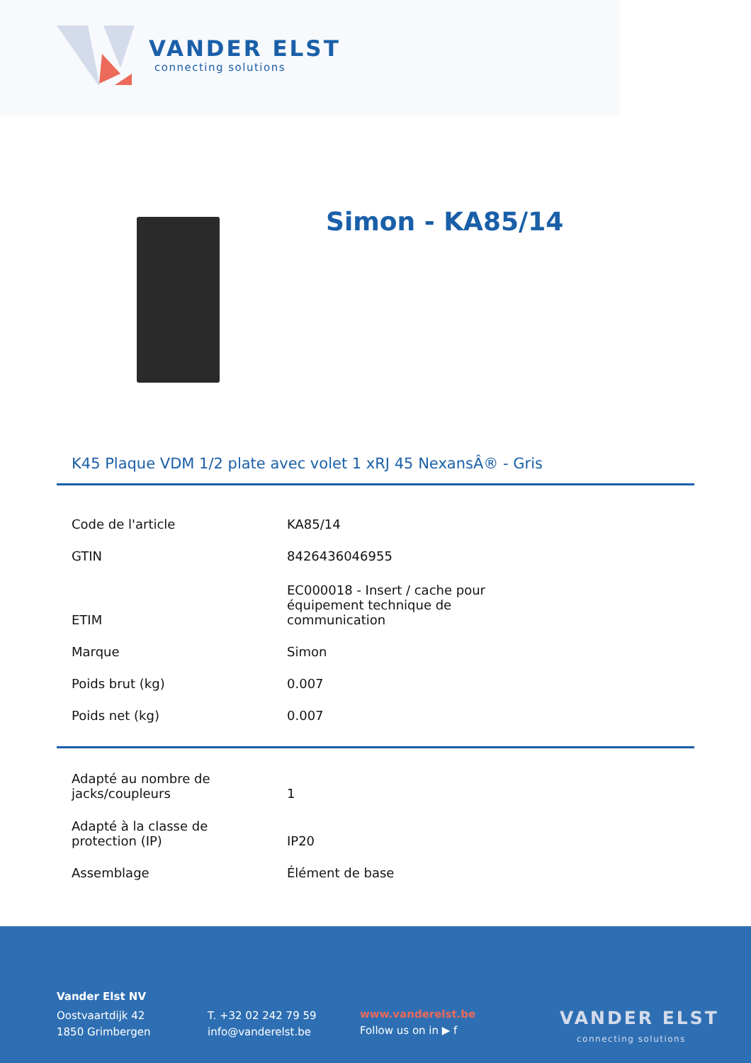VANDER ELST
connecting solutions
Simon - KA85/14
K45 Plaque VDM 1/2 plate avec volet 1 xRJ 45 NexansÂ® - Gris
| Code de l'article | KA85/14 |
| GTIN | 8426436046955 |
| ETIM | EC000018 - Insert / cache pour équipement technique de communication |
| Marque | Simon |
| Poids brut (kg) | 0.007 |
| Poids net (kg) | 0.007 |
| Adapté au nombre de jacks/coupleurs | 1 |
| Adapté à la classe de protection (IP) | IP20 |
| Assemblage | Élément de base |
Vander Elst NV
Oostvaartdijk 42
1850 Grimbergen
T. +32 02 242 79 59
info@vanderelst.be
www.vanderelst.be
Follow us on in ▶ f
VANDER ELST
connecting solutions